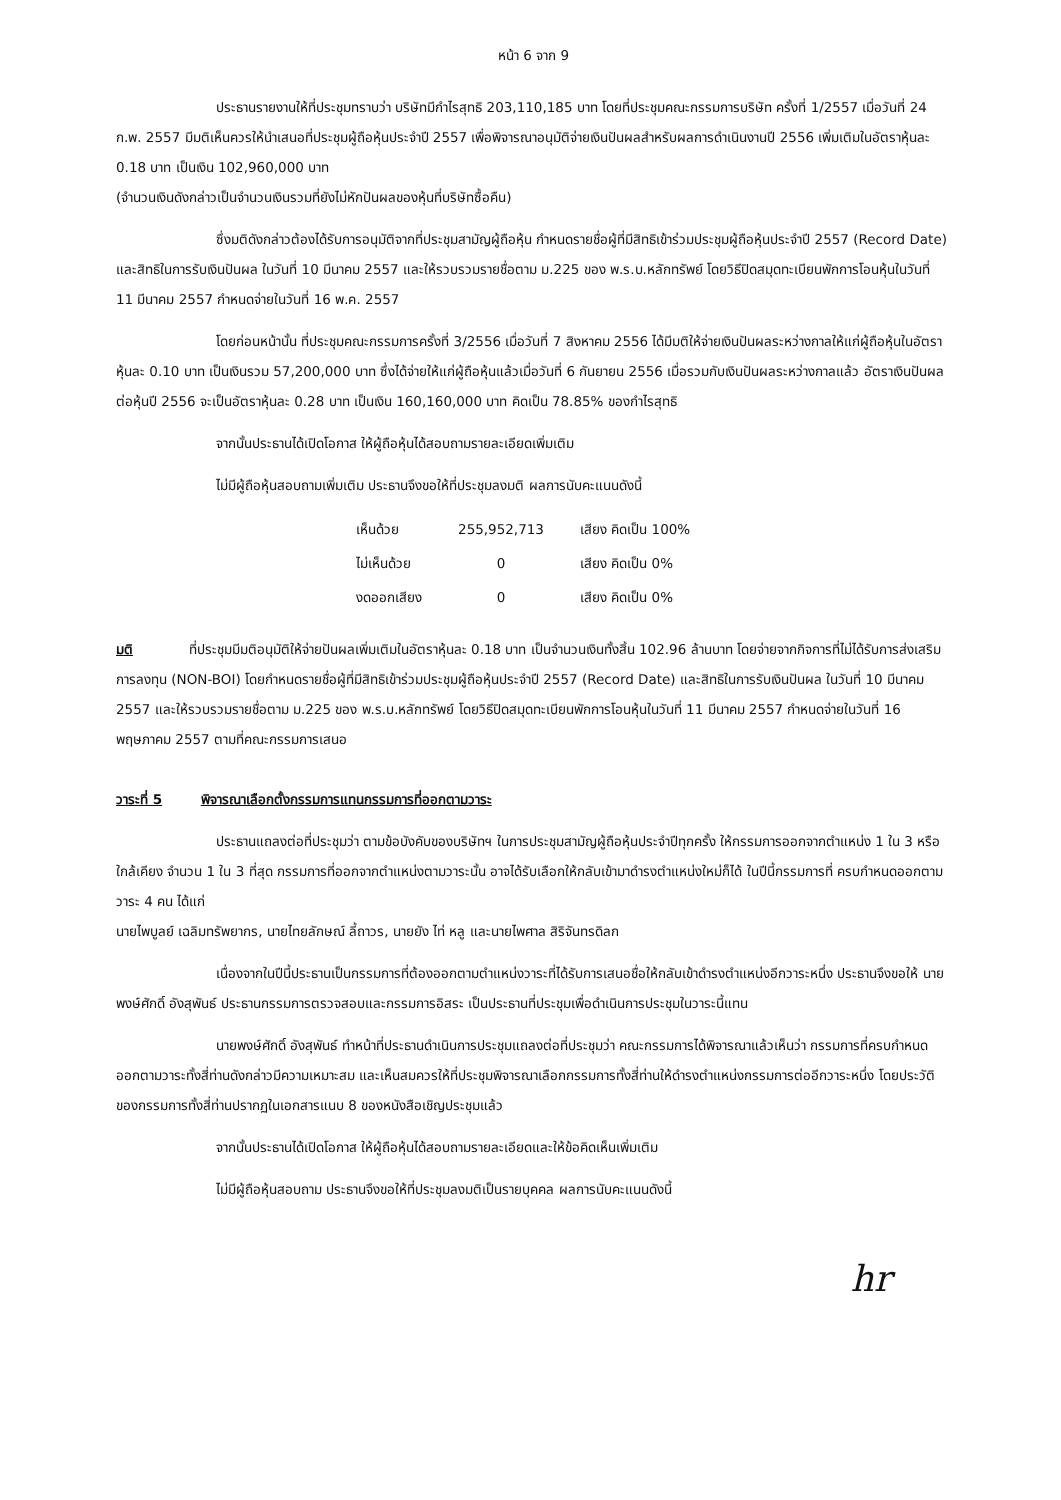หน้า 6 จาก 9
ประธานรายงานให้ที่ประชุมทราบว่า บริษัทมีกำไรสุทธิ 203,110,185 บาท โดยที่ประชุมคณะกรรมการบริษัท ครั้งที่ 1/2557 เมื่อวันที่ 24 ก.พ. 2557 มีมติเห็นควรให้นำเสนอที่ประชุมผู้ถือหุ้นประจำปี 2557 เพื่อพิจารณาอนุมัติจ่ายเงินปันผลสำหรับผลการดำเนินงานปี 2556 เพิ่มเติมในอัตราหุ้นละ 0.18 บาท เป็นเงิน 102,960,000 บาท
(จำนวนเงินดังกล่าวเป็นจำนวนเงินรวมที่ยังไม่หักปันผลของหุ้นที่บริษัทซื้อคืน)
ซึ่งมติดังกล่าวต้องได้รับการอนุมัติจากที่ประชุมสามัญผู้ถือหุ้น กำหนดรายชื่อผู้ที่มีสิทธิเข้าร่วมประชุมผู้ถือหุ้นประจำปี 2557 (Record Date) และสิทธิในการรับเงินปันผล ในวันที่ 10 มีนาคม 2557 และให้รวบรวมรายชื่อตาม ม.225 ของ พ.ร.บ.หลักทรัพย์ โดยวิธีปิดสมุดทะเบียนพักการโอนหุ้นในวันที่ 11 มีนาคม 2557 กำหนดจ่ายในวันที่ 16 พ.ค. 2557
โดยก่อนหน้านั้น ที่ประชุมคณะกรรมการครั้งที่ 3/2556 เมื่อวันที่ 7 สิงหาคม 2556 ได้มีมติให้จ่ายเงินปันผลระหว่างกาลให้แก่ผู้ถือหุ้นในอัตราหุ้นละ 0.10 บาท เป็นเงินรวม 57,200,000 บาท ซึ่งได้จ่ายให้แก่ผู้ถือหุ้นแล้วเมื่อวันที่ 6 กันยายน 2556 เมื่อรวมกับเงินปันผลระหว่างกาลแล้ว อัตราเงินปันผลต่อหุ้นปี 2556 จะเป็นอัตราหุ้นละ 0.28 บาท เป็นเงิน 160,160,000 บาท คิดเป็น 78.85% ของกำไรสุทธิ
จากนั้นประธานได้เปิดโอกาส ให้ผู้ถือหุ้นได้สอบถามรายละเอียดเพิ่มเติม
ไม่มีผู้ถือหุ้นสอบถามเพิ่มเติม ประธานจึงขอให้ที่ประชุมลงมติ ผลการนับคะแนนดังนี้
| เห็นด้วย | 255,952,713 | เสียง คิดเป็น 100% |
| ไม่เห็นด้วย | 0 | เสียง คิดเป็น 0% |
| งดออกเสียง | 0 | เสียง คิดเป็น 0% |
มติ ที่ประชุมมีมติอนุมัติให้จ่ายปันผลเพิ่มเติมในอัตราหุ้นละ 0.18 บาท เป็นจำนวนเงินทั้งสิ้น 102.96 ล้านบาท โดยจ่ายจากกิจการที่ไม่ได้รับการส่งเสริมการลงทุน (NON-BOI) โดยกำหนดรายชื่อผู้ที่มีสิทธิเข้าร่วมประชุมผู้ถือหุ้นประจำปี 2557 (Record Date) และสิทธิในการรับเงินปันผล ในวันที่ 10 มีนาคม 2557 และให้รวบรวมรายชื่อตาม ม.225 ของ พ.ร.บ.หลักทรัพย์ โดยวิธีปิดสมุดทะเบียนพักการโอนหุ้นในวันที่ 11 มีนาคม 2557 กำหนดจ่ายในวันที่ 16 พฤษภาคม 2557 ตามที่คณะกรรมการเสนอ
วาระที่ 5 พิจารณาเลือกตั้งกรรมการแทนกรรมการที่ออกตามวาระ
ประธานแถลงต่อที่ประชุมว่า ตามข้อบังคับของบริษัทฯ ในการประชุมสามัญผู้ถือหุ้นประจำปีทุกครั้ง ให้กรรมการออกจากตำแหน่ง 1 ใน 3 หรือใกล้เคียง จำนวน 1 ใน 3 ที่สุด กรรมการที่ออกจากตำแหน่งตามวาระนั้น อาจได้รับเลือกให้กลับเข้ามาดำรงตำแหน่งใหม่ก็ได้ ในปีนี้กรรมการที่ ครบกำหนดออกตามวาระ 4 คน ได้แก่
นายไพบูลย์ เฉลิมทรัพยากร, นายไทยลักษณ์ ลี้ถาวร, นายยัง ไท่ หลู และนายไพศาล สิริจันทรดิลก
เนื่องจากในปีนี้ประธานเป็นกรรมการที่ต้องออกตามตำแหน่งวาระที่ได้รับการเสนอชื่อให้กลับเข้าดำรงตำแหน่งอีกวาระหนึ่ง ประธานจึงขอให้ นายพงษ์ศักดิ์ อังสุพันธ์ ประธานกรรมการตรวจสอบและกรรมการอิสระ เป็นประธานที่ประชุมเพื่อดำเนินการประชุมในวาระนี้แทน
นายพงษ์ศักดิ์ อังสุพันธ์ ทำหน้าที่ประธานดำเนินการประชุมแถลงต่อที่ประชุมว่า คณะกรรมการได้พิจารณาแล้วเห็นว่า กรรมการที่ครบกำหนดออกตามวาระทั้งสี่ท่านดังกล่าวมีความเหมาะสม และเห็นสมควรให้ที่ประชุมพิจารณาเลือกกรรมการทั้งสี่ท่านให้ดำรงตำแหน่งกรรมการต่ออีกวาระหนึ่ง โดยประวัติของกรรมการทั้งสี่ท่านปรากฏในเอกสารแนบ 8 ของหนังสือเชิญประชุมแล้ว
จากนั้นประธานได้เปิดโอกาส ให้ผู้ถือหุ้นได้สอบถามรายละเอียดและให้ข้อคิดเห็นเพิ่มเติม
ไม่มีผู้ถือหุ้นสอบถาม ประธานจึงขอให้ที่ประชุมลงมติเป็นรายบุคคล ผลการนับคะแนนดังนี้
hr